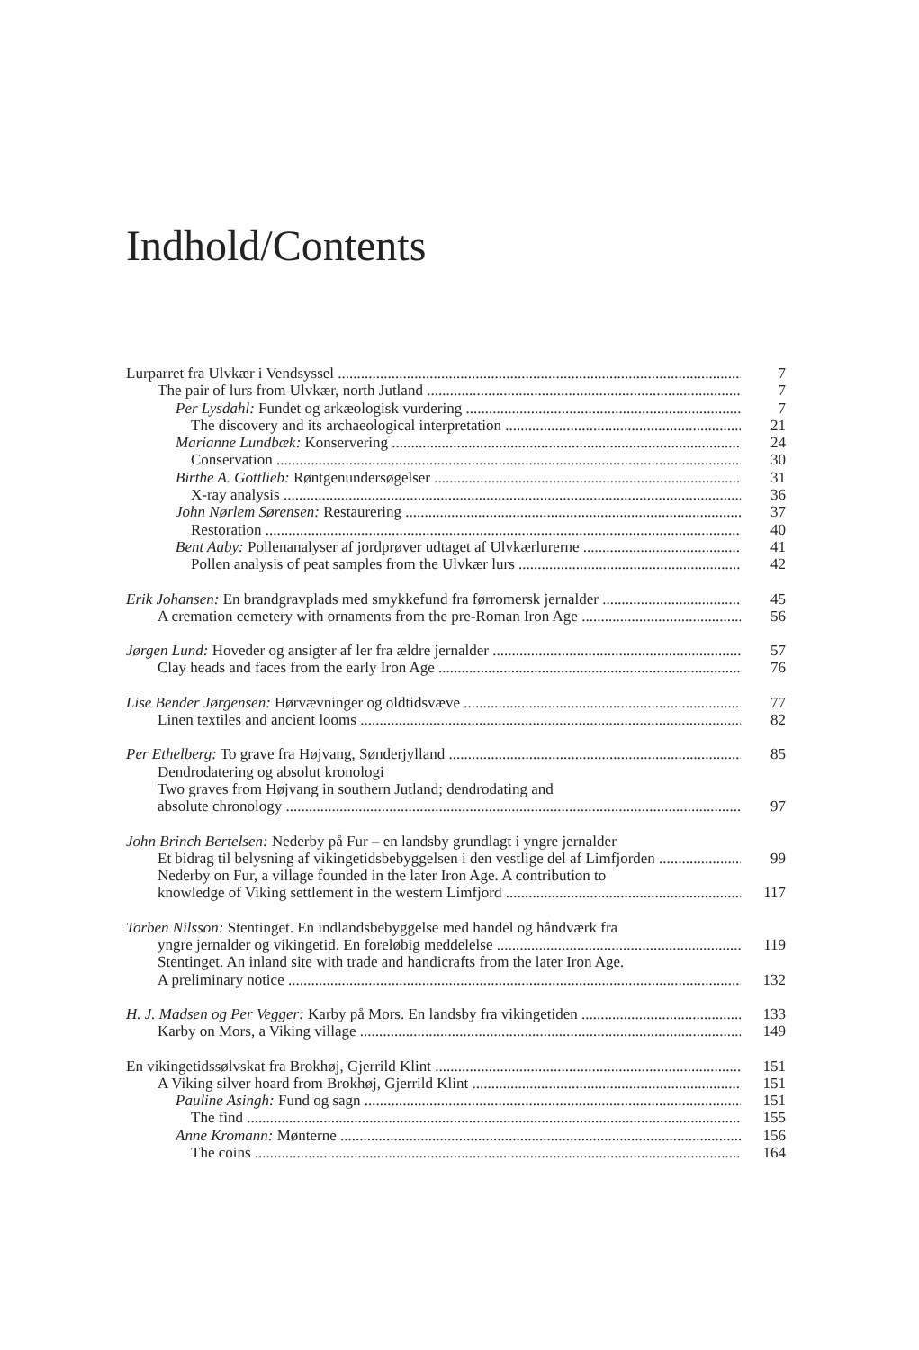Indhold/Contents
Lurparret fra Ulvkær i Vendsyssel 7
The pair of lurs from Ulvkær, north Jutland 7
Per Lysdahl: Fundet og arkæologisk vurdering 7
The discovery and its archaeological interpretation 21
Marianne Lundbæk: Konservering 24
Conservation 30
Birthe A. Gottlieb: Røntgenundersøgelser 31
X-ray analysis 36
John Nørlem Sørensen: Restaurering 37
Restoration 40
Bent Aaby: Pollenanalyser af jordprøver udtaget af Ulvkærlurerne 41
Pollen analysis of peat samples from the Ulvkær lurs 42
Erik Johansen: En brandgravplads med smykkefund fra førromersk jernalder 45
A cremation cemetery with ornaments from the pre-Roman Iron Age 56
Jørgen Lund: Hoveder og ansigter af ler fra ældre jernalder 57
Clay heads and faces from the early Iron Age 76
Lise Bender Jørgensen: Hørvævninger og oldtidsvæve 77
Linen textiles and ancient looms 82
Per Ethelberg: To grave fra Højvang, Sønderjylland 85
Dendrodatering og absolut kronologi
Two graves from Højvang in southern Jutland; dendrodating and
absolute chronology 97
John Brinch Bertelsen: Nederby på Fur – en landsby grundlagt i yngre jernalder
Et bidrag til belysning af vikingetidsbebyggelsen i den vestlige del af Limfjorden 99
Nederby on Fur, a village founded in the later Iron Age. A contribution to
knowledge of Viking settlement in the western Limfjord 117
Torben Nilsson: Stentinget. En indlandsbebyggelse med handel og håndværk fra
yngre jernalder og vikingetid. En foreløbig meddelelse 119
Stentinget. An inland site with trade and handicrafts from the later Iron Age.
A preliminary notice 132
H. J. Madsen og Per Vegger: Karby på Mors. En landsby fra vikingetiden 133
Karby on Mors, a Viking village 149
En vikingetidssølvskat fra Brokhøj, Gjerrild Klint 151
A Viking silver hoard from Brokhøj, Gjerrild Klint 151
Pauline Asingh: Fund og sagn 151
The find 155
Anne Kromann: Mønterne 156
The coins 164